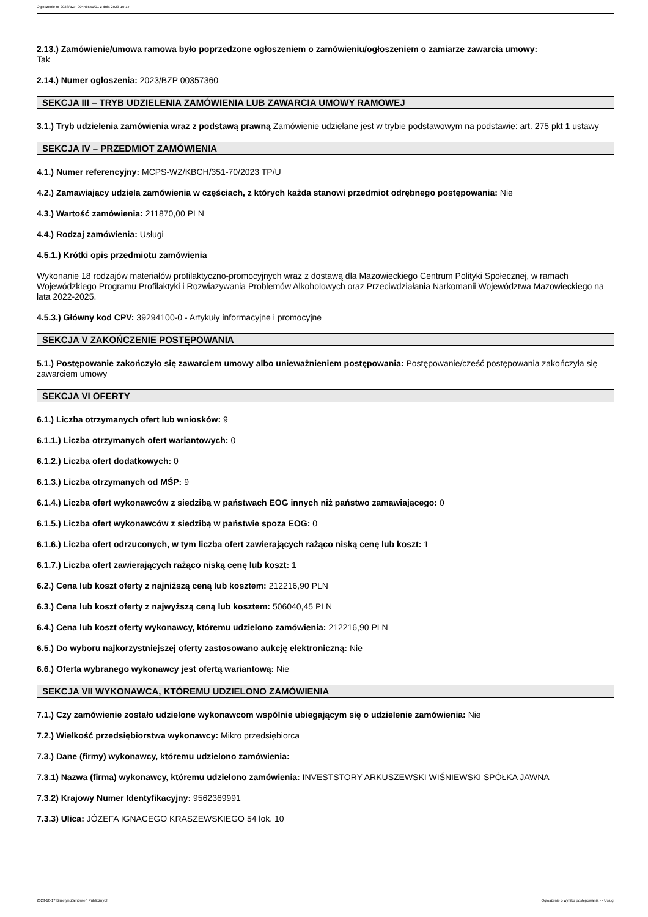Ogłoszenie nr 2023/BZP 00446651/01 z dnia 2023-10-17
2.13.) Zamówienie/umowa ramowa było poprzedzone ogłoszeniem o zamówieniu/ogłoszeniem o zamiarze zawarcia umowy:
Tak
2.14.) Numer ogłoszenia: 2023/BZP 00357360
SEKCJA III – TRYB UDZIELENIA ZAMÓWIENIA LUB ZAWARCIA UMOWY RAMOWEJ
3.1.) Tryb udzielenia zamówienia wraz z podstawą prawną Zamówienie udzielane jest w trybie podstawowym na podstawie: art. 275 pkt 1 ustawy
SEKCJA IV – PRZEDMIOT ZAMÓWIENIA
4.1.) Numer referencyjny: MCPS-WZ/KBCH/351-70/2023 TP/U
4.2.) Zamawiający udziela zamówienia w częściach, z których każda stanowi przedmiot odrębnego postępowania: Nie
4.3.) Wartość zamówienia: 211870,00 PLN
4.4.) Rodzaj zamówienia: Usługi
4.5.1.) Krótki opis przedmiotu zamówienia
Wykonanie 18 rodzajów materiałów profilaktyczno-promocyjnych wraz z dostawą dla Mazowieckiego Centrum Polityki Społecznej, w ramach Wojewódzkiego Programu Profilaktyki i Rozwiazywania Problemów Alkoholowych oraz Przeciwdziałania Narkomanii Województwa Mazowieckiego na lata 2022-2025.
4.5.3.) Główny kod CPV: 39294100-0 - Artykuły informacyjne i promocyjne
SEKCJA V ZAKOŃCZENIE POSTĘPOWANIA
5.1.) Postępowanie zakończyło się zawarciem umowy albo unieważnieniem postępowania: Postępowanie/cześć postępowania zakończyła się zawarciem umowy
SEKCJA VI OFERTY
6.1.) Liczba otrzymanych ofert lub wniosków: 9
6.1.1.) Liczba otrzymanych ofert wariantowych: 0
6.1.2.) Liczba ofert dodatkowych: 0
6.1.3.) Liczba otrzymanych od MŚP: 9
6.1.4.) Liczba ofert wykonawców z siedzibą w państwach EOG innych niż państwo zamawiającego: 0
6.1.5.) Liczba ofert wykonawców z siedzibą w państwie spoza EOG: 0
6.1.6.) Liczba ofert odrzuconych, w tym liczba ofert zawierających rażąco niską cenę lub koszt: 1
6.1.7.) Liczba ofert zawierających rażąco niską cenę lub koszt: 1
6.2.) Cena lub koszt oferty z najniższą ceną lub kosztem: 212216,90 PLN
6.3.) Cena lub koszt oferty z najwyższą ceną lub kosztem: 506040,45 PLN
6.4.) Cena lub koszt oferty wykonawcy, któremu udzielono zamówienia: 212216,90 PLN
6.5.) Do wyboru najkorzystniejszej oferty zastosowano aukcję elektroniczną: Nie
6.6.) Oferta wybranego wykonawcy jest ofertą wariantową: Nie
SEKCJA VII WYKONAWCA, KTÓREMU UDZIELONO ZAMÓWIENIA
7.1.) Czy zamówienie zostało udzielone wykonawcom wspólnie ubiegającym się o udzielenie zamówienia: Nie
7.2.) Wielkość przedsiębiorstwa wykonawcy: Mikro przedsiębiorca
7.3.) Dane (firmy) wykonawcy, któremu udzielono zamówienia:
7.3.1) Nazwa (firma) wykonawcy, któremu udzielono zamówienia: INVESTSTORY ARKUSZEWSKI WIŚNIEWSKI SPÓŁKA JAWNA
7.3.2) Krajowy Numer Identyfikacyjny: 9562369991
7.3.3) Ulica: JÓZEFA IGNACEGO KRASZEWSKIEGO 54 lok. 10
2023-10-17 Biuletyn Zamówień Publicznych Ogłoszenie o wyniku postępowania - - Usługi